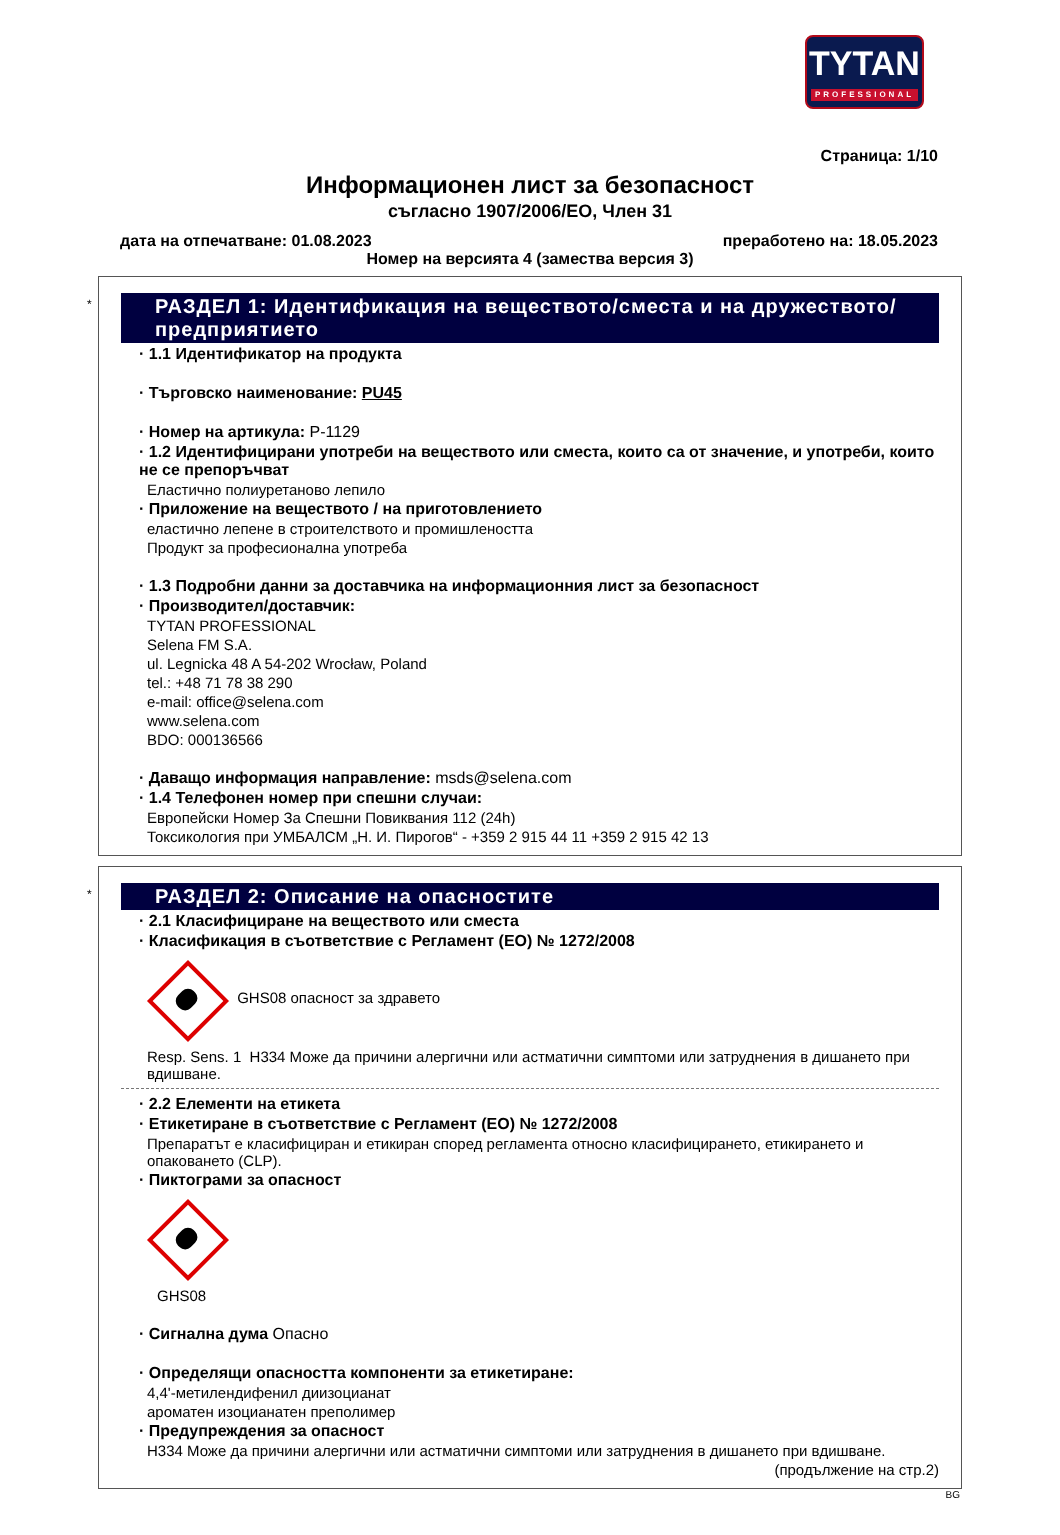TYTAN
PROFESSIONAL
Страница: 1/10
Информационен лист за безопасност
съгласно 1907/2006/ЕО, Член 31
дата на отпечатване: 01.08.2023 преработено на: 18.05.2023
Номер на версията 4 (замества версия 3)
*
РАЗДЕЛ 1: Идентификация на веществото/сместа и на дружеството/ предприятието
· 1.1 Идентификатор на продукта
· Търговско наименование: PU45
· Номер на артикула: P-1129
· 1.2 Идентифицирани употреби на веществото или сместа, които са от значение, и употреби, които не се препоръчват
Еластично полиуретаново лепило
· Приложение на веществото / на приготовлението
еластично лепене в строителството и промишлеността
Продукт за професионална употреба
· 1.3 Подробни данни за доставчика на информационния лист за безопасност
· Производител/доставчик:
TYTAN PROFESSIONAL
Selena FM S.A.
ul. Legnicka 48 A 54-202 Wrocław, Poland
tel.: +48 71 78 38 290
e-mail: office@selena.com
www.selena.com
BDO: 000136566
· Даващо информация направление: msds@selena.com
· 1.4 Телефонен номер при спешни случаи:
Европейски Номер За Спешни Повиквания 112 (24h)
Токсикология при УМБАЛСМ „Н. И. Пирогов“ - +359 2 915 44 11 +359 2 915 42 13
*
РАЗДЕЛ 2: Описание на опасностите
· 2.1 Класифициране на веществото или сместа
· Класификация в съответствие с Регламент (ЕО) № 1272/2008
GHS08 опасност за здравето
Resp. Sens. 1 H334 Може да причини алергични или астматични симптоми или затруднения в дишането при вдишване.
· 2.2 Елементи на етикета
· Етикетиране в съответствие с Регламент (ЕО) № 1272/2008
Препаратът е класифициран и етикиран според регламента относно класифицирането, етикирането и опаковането (CLP).
· Пиктограми за опасност
GHS08
· Сигнална дума Опасно
· Определящи опасността компоненти за етикетиране:
4,4'-метилендифенил диизоцианат
ароматен изоцианатен преполимер
· Предупреждения за опасност
H334 Може да причини алергични или астматични симптоми или затруднения в дишането при вдишване.
(продължение на стр.2)
BG